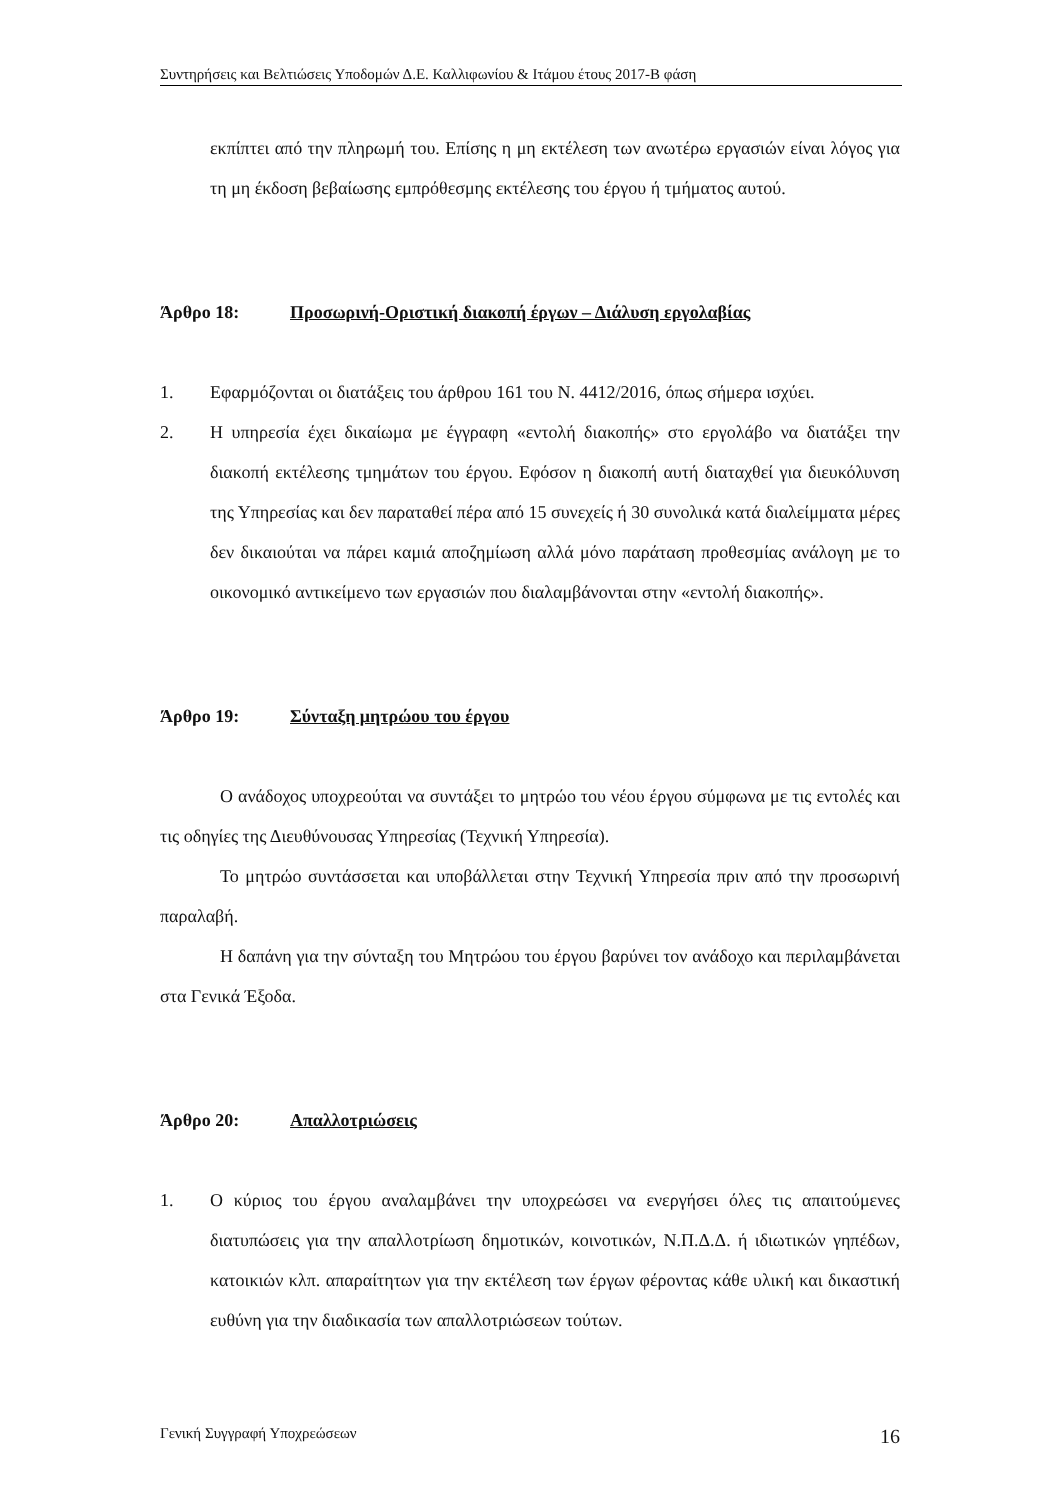Συντηρήσεις και Βελτιώσεις Υποδομών Δ.Ε. Καλλιφωνίου & Ιτάμου έτους 2017-Β φάση
εκπίπτει από την πληρωμή του. Επίσης η μη εκτέλεση των ανωτέρω εργασιών είναι λόγος για τη μη έκδοση βεβαίωσης εμπρόθεσμης εκτέλεσης του έργου ή τμήματος αυτού.
Άρθρο 18: Προσωρινή-Οριστική διακοπή έργων – Διάλυση εργολαβίας
1. Εφαρμόζονται οι διατάξεις του άρθρου 161 του Ν. 4412/2016, όπως σήμερα ισχύει.
2. Η υπηρεσία έχει δικαίωμα με έγγραφη «εντολή διακοπής» στο εργολάβο να διατάξει την διακοπή εκτέλεσης τμημάτων του έργου. Εφόσον η διακοπή αυτή διαταχθεί για διευκόλυνση της Υπηρεσίας και δεν παραταθεί πέρα από 15 συνεχείς ή 30 συνολικά κατά διαλείμματα μέρες δεν δικαιούται να πάρει καμιά αποζημίωση αλλά μόνο παράταση προθεσμίας ανάλογη με το οικονομικό αντικείμενο των εργασιών που διαλαμβάνονται στην «εντολή διακοπής».
Άρθρο 19: Σύνταξη μητρώου του έργου
Ο ανάδοχος υποχρεούται να συντάξει το μητρώο του νέου έργου σύμφωνα με τις εντολές και τις οδηγίες της Διευθύνουσας Υπηρεσίας (Τεχνική Υπηρεσία).
Το μητρώο συντάσσεται και υποβάλλεται στην Τεχνική Υπηρεσία πριν από την προσωρινή παραλαβή.
Η δαπάνη για την σύνταξη του Μητρώου του έργου βαρύνει τον ανάδοχο και περιλαμβάνεται στα Γενικά Έξοδα.
Άρθρο 20: Απαλλοτριώσεις
1. Ο κύριος του έργου αναλαμβάνει την υποχρεώσει να ενεργήσει όλες τις απαιτούμενες διατυπώσεις για την απαλλοτρίωση δημοτικών, κοινοτικών, Ν.Π.Δ.Δ. ή ιδιωτικών γηπέδων, κατοικιών κλπ. απαραίτητων για την εκτέλεση των έργων φέροντας κάθε υλική και δικαστική ευθύνη για την διαδικασία των απαλλοτριώσεων τούτων.
Γενική Συγγραφή Υποχρεώσεων 16